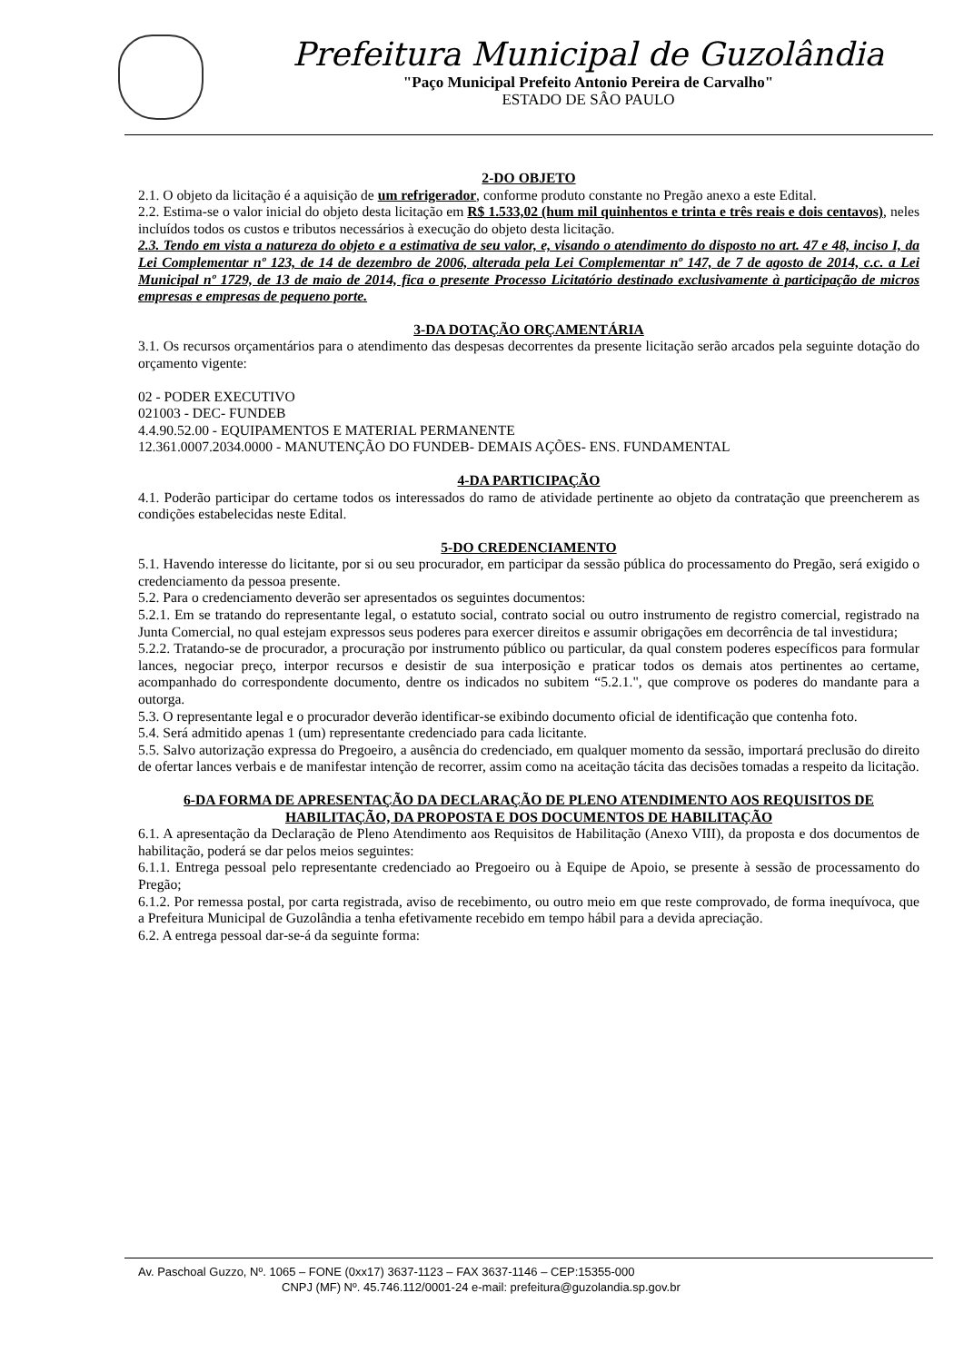Prefeitura Municipal de Guzolândia
"Paço Municipal Prefeito Antonio Pereira de Carvalho"
ESTADO DE SÂO PAULO
2-DO OBJETO
2.1. O objeto da licitação é a aquisição de um refrigerador, conforme produto constante no Pregão anexo a este Edital.
2.2. Estima-se o valor inicial do objeto desta licitação em R$ 1.533,02 (hum mil quinhentos e trinta e três reais e dois centavos), neles incluídos todos os custos e tributos necessários à execução do objeto desta licitação.
2.3. Tendo em vista a natureza do objeto e a estimativa de seu valor, e, visando o atendimento do disposto no art. 47 e 48, inciso I, da Lei Complementar nº 123, de 14 de dezembro de 2006, alterada pela Lei Complementar nº 147, de 7 de agosto de 2014, c.c. a Lei Municipal nº 1729, de 13 de maio de 2014, fica o presente Processo Licitatório destinado exclusivamente à participação de micros empresas e empresas de pequeno porte.
3-DA DOTAÇÃO ORÇAMENTÁRIA
3.1. Os recursos orçamentários para o atendimento das despesas decorrentes da presente licitação serão arcados pela seguinte dotação do orçamento vigente:
02 - PODER EXECUTIVO
021003 - DEC- FUNDEB
4.4.90.52.00 - EQUIPAMENTOS E MATERIAL PERMANENTE
12.361.0007.2034.0000 - MANUTENÇÃO DO FUNDEB- DEMAIS AÇÕES- ENS. FUNDAMENTAL
4-DA PARTICIPAÇÃO
4.1. Poderão participar do certame todos os interessados do ramo de atividade pertinente ao objeto da contratação que preencherem as condições estabelecidas neste Edital.
5-DO CREDENCIAMENTO
5.1. Havendo interesse do licitante, por si ou seu procurador, em participar da sessão pública do processamento do Pregão, será exigido o credenciamento da pessoa presente.
5.2. Para o credenciamento deverão ser apresentados os seguintes documentos:
5.2.1. Em se tratando do representante legal, o estatuto social, contrato social ou outro instrumento de registro comercial, registrado na Junta Comercial, no qual estejam expressos seus poderes para exercer direitos e assumir obrigações em decorrência de tal investidura;
5.2.2. Tratando-se de procurador, a procuração por instrumento público ou particular, da qual constem poderes específicos para formular lances, negociar preço, interpor recursos e desistir de sua interposição e praticar todos os demais atos pertinentes ao certame, acompanhado do correspondente documento, dentre os indicados no subitem “5.2.1.", que comprove os poderes do mandante para a outorga.
5.3. O representante legal e o procurador deverão identificar-se exibindo documento oficial de identificação que contenha foto.
5.4. Será admitido apenas 1 (um) representante credenciado para cada licitante.
5.5. Salvo autorização expressa do Pregoeiro, a ausência do credenciado, em qualquer momento da sessão, importará preclusão do direito de ofertar lances verbais e de manifestar intenção de recorrer, assim como na aceitação tácita das decisões tomadas a respeito da licitação.
6-DA FORMA DE APRESENTAÇÃO DA DECLARAÇÃO DE PLENO ATENDIMENTO AOS REQUISITOS DE HABILITAÇÃO, DA PROPOSTA E DOS DOCUMENTOS DE HABILITAÇÃO
6.1. A apresentação da Declaração de Pleno Atendimento aos Requisitos de Habilitação (Anexo VIII), da proposta e dos documentos de habilitação, poderá se dar pelos meios seguintes:
6.1.1. Entrega pessoal pelo representante credenciado ao Pregoeiro ou à Equipe de Apoio, se presente à sessão de processamento do Pregão;
6.1.2. Por remessa postal, por carta registrada, aviso de recebimento, ou outro meio em que reste comprovado, de forma inequívoca, que a Prefeitura Municipal de Guzolândia a tenha efetivamente recebido em tempo hábil para a devida apreciação.
6.2. A entrega pessoal dar-se-á da seguinte forma:
Av. Paschoal Guzzo, Nº. 1065 – FONE (0xx17) 3637-1123 – FAX 3637-1146 – CEP:15355-000
CNPJ (MF) Nº. 45.746.112/0001-24 e-mail: prefeitura@guzolandia.sp.gov.br